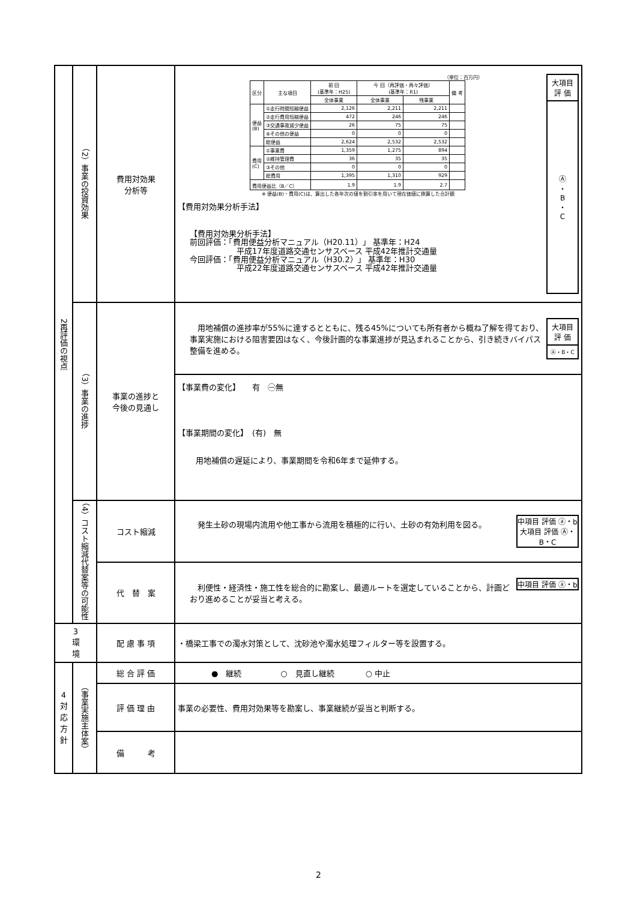| 2再評価の視点 | （2）事業の投資効果 | 費用対効果 分析等 | 大項目 評 価 Ⓐ ・ B ・ C （単位：百万円） / 区分 / 主な項目 / 前 回 (基準年：H25) / 今 回（再評価・再々評価） (基準年：R1) / / 備 考 / / --- / --- / --- / --- / --- / --- / / / / 全体事業 / 全体事業 / 残事業 / / / 便益 (B) / ①走行時間短縮便益 / 2,126 / 2,211 / 2,211 / / / / ②走行費用短縮便益 / 472 / 246 / 246 / / / / ③交通事故減少便益 / 26 / 75 / 75 / / / / ④その他の便益 / 0 / 0 / 0 / / / / 総便益 / 2,624 / 2,532 / 2,532 / / / 費用 (C) / ①事業費 / 1,359 / 1,275 / 894 / / / / ②維持管理費 / 36 / 35 / 35 / / / / ③その他 / 0 / 0 / 0 / / / / 総費用 / 1,395 / 1,310 / 929 / / / 費用便益比（B／C） / / 1.9 / 1.9 / 2.7 / / ※ 便益(B)・費用(C)は、算出した各年次の値を割引率を用いて現在価値に換算した合計額 【費用対効果分析手法】 【費用対効果分析手法】 前回評価：「費用便益分析マニュアル（H20.11）」 基準年：H24 平成17年度道路交通センサスベース 平成42年推計交通量 今回評価：「費用便益分析マニュアル（H30.2）」 基準年：H30 平成22年度道路交通センサスベース 平成42年推計交通量 |
| | （3）事業の進捗 | 事業の進捗と 今後の見通し | 大項目 評 価 Ⓐ・B・C 用地補償の進捗率が55%に達するとともに、残る45%についても所有者から概ね了解を得ており、事業実施における阻害要因はなく、今後計画的な事業進捗が見込まれることから、引き続きバイパス整備を進める。 |
| | | | 【事業費の変化】 有 ㊀無 【事業期間の変化】 (有) 無 用地補償の遅延により、事業期間を令和6年まで延伸する。 |
| | （4）コスト縮減代替案等の可能性 | コスト縮減 | 中項目 評価 ⓐ・b 大項目 評価 Ⓐ・B・C 発生土砂の現場内流用や他工事から流用を積極的に行い、土砂の有効利用を図る。 |
| | | 代 替 案 | 中項目 評価 ⓐ・b 利便性・経済性・施工性を総合的に勘案し、最適ルートを選定していることから、計画どおり進めることが妥当と考える。 |
| 3 環 境 | | 配 慮 事 項 | ・橋梁工事での濁水対策として、沈砂池や濁水処理フィルター等を設置する。 |
| 4 対応方針 | （事業実施主体案） | 総 合 評 価 | ● 継続 ○ 見直し継続 ○ 中止 |
| | | 評 価 理 由 | 事業の必要性、費用対効果等を勘案し、事業継続が妥当と判断する。 |
| | | 備 考 | |
2